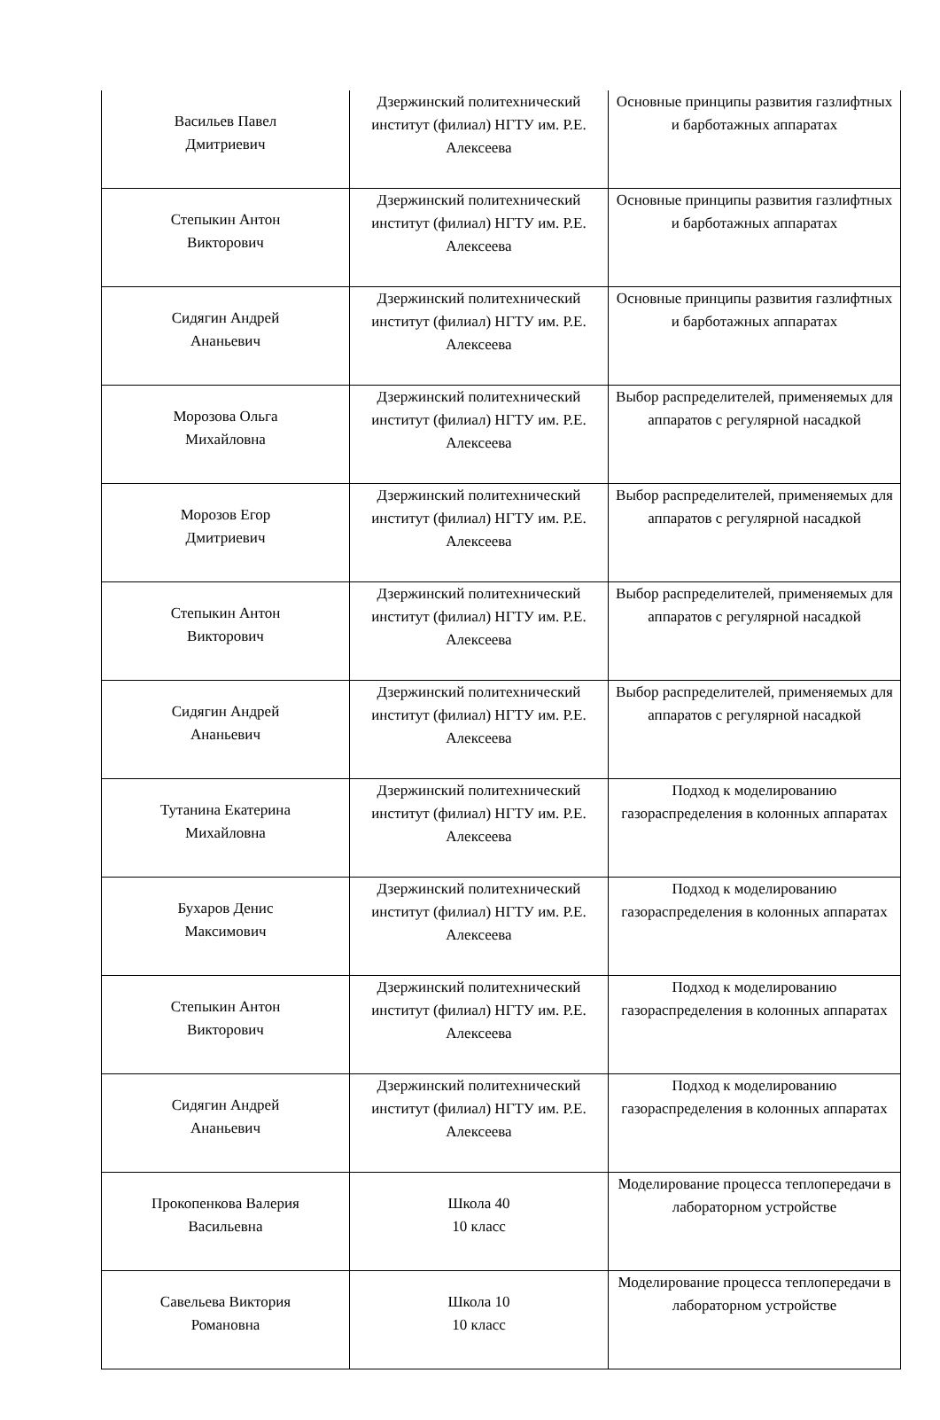| Васильев Павел Дмитриевич | Дзержинский политехнический институт (филиал) НГТУ им. Р.Е. Алексеева | Основные принципы развития газлифтных и барботажных аппаратах |
| Степыкин Антон Викторович | Дзержинский политехнический институт (филиал) НГТУ им. Р.Е. Алексеева | Основные принципы развития газлифтных и барботажных аппаратах |
| Сидягин Андрей Ананьевич | Дзержинский политехнический институт (филиал) НГТУ им. Р.Е. Алексеева | Основные принципы развития газлифтных и барботажных аппаратах |
| Морозова Ольга Михайловна | Дзержинский политехнический институт (филиал) НГТУ им. Р.Е. Алексеева | Выбор распределителей, применяемых для аппаратов с регулярной насадкой |
| Морозов Егор Дмитриевич | Дзержинский политехнический институт (филиал) НГТУ им. Р.Е. Алексеева | Выбор распределителей, применяемых для аппаратов с регулярной насадкой |
| Степыкин Антон Викторович | Дзержинский политехнический институт (филиал) НГТУ им. Р.Е. Алексеева | Выбор распределителей, применяемых для аппаратов с регулярной насадкой |
| Сидягин Андрей Ананьевич | Дзержинский политехнический институт (филиал) НГТУ им. Р.Е. Алексеева | Выбор распределителей, применяемых для аппаратов с регулярной насадкой |
| Тутанина Екатерина Михайловна | Дзержинский политехнический институт (филиал) НГТУ им. Р.Е. Алексеева | Подход к моделированию газораспределения в колонных аппаратах |
| Бухаров Денис Максимович | Дзержинский политехнический институт (филиал) НГТУ им. Р.Е. Алексеева | Подход к моделированию газораспределения в колонных аппаратах |
| Степыкин Антон Викторович | Дзержинский политехнический институт (филиал) НГТУ им. Р.Е. Алексеева | Подход к моделированию газораспределения в колонных аппаратах |
| Сидягин Андрей Ананьевич | Дзержинский политехнический институт (филиал) НГТУ им. Р.Е. Алексеева | Подход к моделированию газораспределения в колонных аппаратах |
| Прокопенкова Валерия Васильевна | Школа 40 10 класс | Моделирование процесса теплопередачи в лабораторном устройстве |
| Савельева Виктория Романовна | Школа 10 10 класс | Моделирование процесса теплопередачи в лабораторном устройстве |